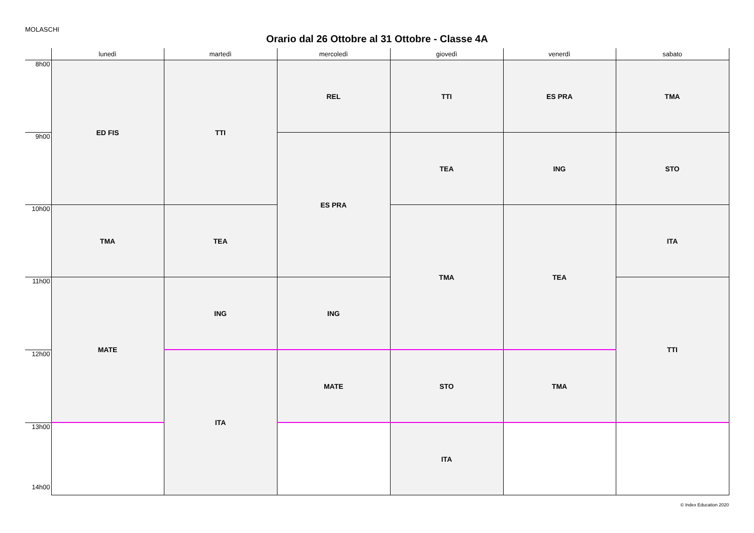MOLASCHI
Orario dal 26 Ottobre al 31 Ottobre - Classe 4A
| | lunedì | martedì | mercoledì | giovedì | venerdì | sabato |
| --- | --- | --- | --- | --- | --- | --- |
| 8h00 | ED FIS | TTI | REL | TTI | ES PRA | TMA |
| 9h00 | | | ES PRA | TEA | ING | STO |
| 10h00 | TMA | TEA | | TMA | TEA | ITA |
| 11h00 | MATE | ING | ING | | | TTI |
| 12h00 | | ITA | MATE | STO | TMA | |
| 13h00 14h00 | | | | ITA | | |
© Index Education 2020